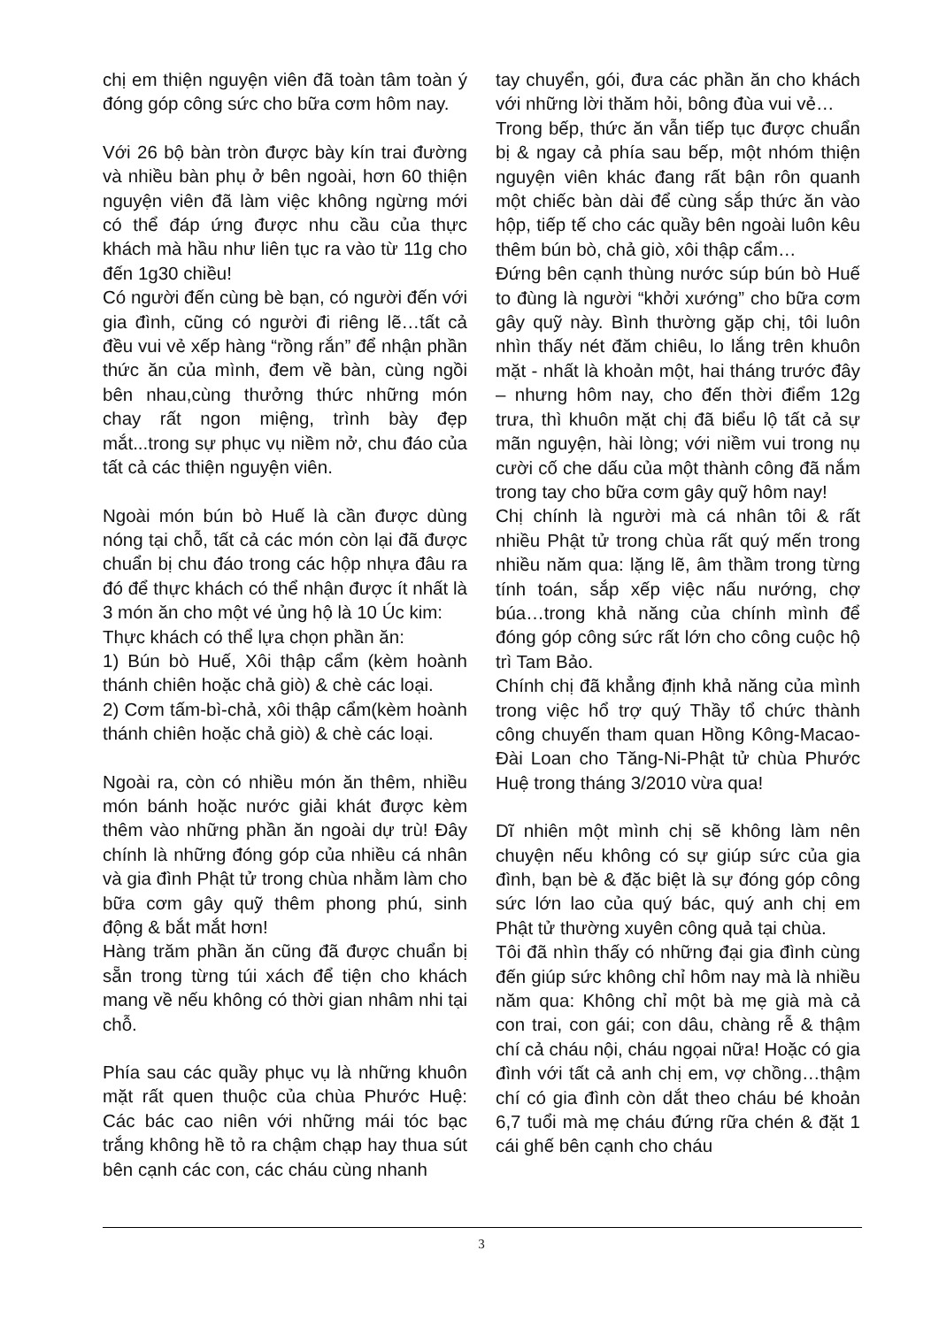chị em thiện nguyện viên đã toàn tâm toàn ý đóng góp công sức cho bữa cơm hôm nay.
Với 26 bộ bàn tròn được bày kín trai đường và nhiều bàn phụ ở bên ngoài, hơn 60 thiện nguyện viên đã làm việc không ngừng mới có thể đáp ứng được nhu cầu của thực khách mà hầu như liên tục ra vào từ 11g cho đến 1g30 chiều!
Có người đến cùng bè bạn, có người đến với gia đình, cũng có người đi riêng lẽ…tất cả đều vui vẻ xếp hàng “rồng rắn” để nhận phần thức ăn của mình, đem về bàn, cùng ngồi bên nhau,cùng thưởng thức những món chay rất ngon miệng, trình bày đẹp mắt...trong sự phục vụ niềm nở, chu đáo của tất cả các thiện nguyện viên.
Ngoài món bún bò Huế là cần được dùng nóng tại chỗ, tất cả các món còn lại đã được chuẩn bị chu đáo trong các hộp nhựa đâu ra đó để thực khách có thể nhận được ít nhất là 3 món ăn cho một vé ủng hộ là 10 Úc kim:
Thực khách có thể lựa chọn phần ăn:
1) Bún bò Huế, Xôi thập cẩm (kèm hoành thánh chiên hoặc chả giò) & chè các loại.
2) Cơm tấm-bì-chả, xôi thập cẩm(kèm hoành thánh chiên hoặc chả giò) & chè các loại.
Ngoài ra, còn có nhiều món ăn thêm, nhiều món bánh hoặc nước giải khát được kèm thêm vào những phần ăn ngoài dự trù! Đây chính là những đóng góp của nhiều cá nhân và gia đình Phật tử trong chùa nhằm làm cho bữa cơm gây quỹ thêm phong phú, sinh động & bắt mắt hơn!
Hàng trăm phần ăn cũng đã được chuẩn bị sẵn trong từng túi xách để tiện cho khách mang về nếu không có thời gian nhâm nhi tại chỗ.
Phía sau các quầy phục vụ là những khuôn mặt rất quen thuộc của chùa Phước Huệ: Các bác cao niên với những mái tóc bạc trắng không hề tỏ ra chậm chạp hay thua sút bên cạnh các con, các cháu cùng nhanh
tay chuyển, gói, đưa các phần ăn cho khách với những lời thăm hỏi, bông đùa vui vẻ…
Trong bếp, thức ăn vẫn tiếp tục được chuẩn bị & ngay cả phía sau bếp, một nhóm thiện nguyện viên khác đang rất bận rôn quanh một chiếc bàn dài để cùng sắp thức ăn vào hộp, tiếp tế cho các quầy bên ngoài luôn kêu thêm bún bò, chả giò, xôi thập cẩm…
Đứng bên cạnh thùng nước súp bún bò Huế to đùng là người “khởi xướng” cho bữa cơm gây quỹ này. Bình thường gặp chị, tôi luôn nhìn thấy nét đăm chiêu, lo lắng trên khuôn mặt - nhất là khoản một, hai tháng trước đây – nhưng hôm nay, cho đến thời điểm 12g trưa, thì khuôn mặt chị đã biểu lộ tất cả sự mãn nguyện, hài lòng; với niềm vui trong nụ cười cố che dấu của một thành công đã nắm trong tay cho bữa cơm gây quỹ hôm nay!
Chị chính là người mà cá nhân tôi & rất nhiều Phật tử trong chùa rất quý mến trong nhiều năm qua: lặng lẽ, âm thầm trong từng tính toán, sắp xếp việc nấu nướng, chợ búa…trong khả năng của chính mình để đóng góp công sức rất lớn cho công cuộc hộ trì Tam Bảo.
Chính chị đã khẳng định khả năng của mình trong việc hổ trợ quý Thầy tổ chức thành công chuyến tham quan Hồng Kông-Macao-Đài Loan cho Tăng-Ni-Phật tử chùa Phước Huệ trong tháng 3/2010 vừa qua!
Dĩ nhiên một mình chị sẽ không làm nên chuyện nếu không có sự giúp sức của gia đình, bạn bè & đặc biệt là sự đóng góp công sức lớn lao của quý bác, quý anh chị em Phật tử thường xuyên công quả tại chùa.
Tôi đã nhìn thấy có những đại gia đình cùng đến giúp sức không chỉ hôm nay mà là nhiều năm qua: Không chỉ một bà mẹ già mà cả con trai, con gái; con dâu, chàng rễ & thậm chí cả cháu nội, cháu ngọai nữa! Hoặc có gia đình với tất cả anh chị em, vợ chồng…thậm chí có gia đình còn dắt theo cháu bé khoản 6,7 tuổi mà mẹ cháu đứng rữa chén & đặt 1 cái ghế bên cạnh cho cháu
3